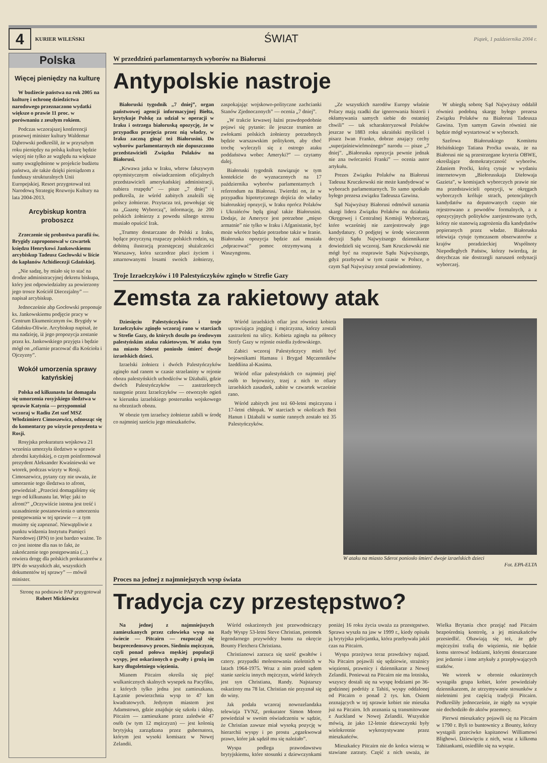4 KURIER WILEŃSKI ŚWIAT Piątek, 1 października 2004 r.
Polska
Więcej pieniędzy na kulturę
W budżecie państwa na rok 2005 na kulturę i ochronę dziedzictwa narodowego przeznaczono wydatki większe o prawie 11 proc. w porównaniu z zeszłym rokiem.
Podczas wczorajszej konferencji prasowej minister kultury Waldemar Dąbrowski podkreślił, że w przyszłym roku pieniędzy na polską kulturę będzie więcej nie tylko ze względu na większe sumy uwzględnione w projekcie budżetu państwa, ale także dzięki pieniądzom z funduszy strukturalnych Unii Europejskiej. Resort przygotował też Narodową Strategię Rozwoju Kultury na lata 2004-2013.
Arcybiskup kontra proboszcz
Zrzeczenie się probostwa parafii św. Brygidy zaproponował w czwartek księdzu Henrykowi Jankowskiemu arcybiskup Tadeusz Gocłowski w liście do kapłanów Achidiecezji Gdańskiej.
„Nie sadzę, by miało się to stać na drodze administracyjnej dekretu biskupa, który jest odpowiedzialny za powierzony jego trosce Kościół Diecezjalny” — napisał arcybiskup.
Jednocześnie abp Gocłowski proponuje ks. Jankowskiemu podjęcie pracy w Centrum Ekumenicznym św. Brygidy w Gdańsku-Oliwie. Arcybiskup napisał, że ma nadzieję, iż jego propozycja zostanie przez ks. Jankowskiego przyjęta i będzie mógł on „ofiarnie pracować dla Kościoła i Ojczyzny”.
Wokół umorzenia sprawy katyńskiej
Polska od kilkunastu lat domagała się umorzenia rosyjskiego śledztwa w sprawie Katynia — przypomniał wczoraj w Radiu Zet szef MSZ Włodzimierz Cimoszewicz, odnosząc się do komentarzy po wizycie prezydenta w Rosji.
Rosyjska prokuratura wojskowa 21 września umorzyła śledztwo w sprawie zbrodni katyńskiej, o czym poinformował prezydent Aleksander Kwaśniewski we wtorek, podczas wizyty w Rosji. Cimoszewicz, pytany czy nie uważa, że umorzenie tego śledztwa to afront, powiedział: „Przecież domagaliśmy się tego od kilkunastu lat. Więc jaki to afront?” „Oczywiście istotna jest treść i uzasadnienie postanowienia o umorzeniu postępowania w tej sprawie — z tym musimy się zapoznać. Niewątpliwie z punktu widzenia Instytutu Pamięci Narodowej (IPN) to jest bardzo ważne. To co jest istotne dla nas to fakt, że zakończenie tego postępowania (...) otwiera drogę dla polskich prokuratorów z IPN do wszystkich akt, wszystkich dokumentów tej sprawy” — mówił minister.
Stronę na podstawie PAP przygotował
Robert Mickiewicz
W przeddzień parlamentarnych wyborów na Białorusi
Antypolskie nastroje
Białoruski tygodnik „7 dniej”, organ państwowej agencji informacyjnej Biełta, krytykuje Polskę za udział w operacji w Iraku i ostrzega białoruską opozycję, że w przypadku przejęcia przez nią władzy, w Iraku zaczną ginąć też Białorusini. Do wyborów parlamentarnych nie dopuszczono przedstawicieli Związku Polaków na Białorusi.
„Krwawa jatka w Iraku, wbrew fałszywym optymistycznym oświadczeniom oficjalnych przedstawicieli amerykańskiej administracji, nabiera rozpędu” — pisze „7 dniej” i podkreśla, że wśród zabitych znaleźli się polscy żołnierze. Przytacza też, powołując się na „Gazetę Wyborczą”, informację, że 200 polskich żołnierzy z powodu silnego stresu musiało opuścić Irak.
„Trumny dostarczane do Polski z Iraku, będące przyczyną rozpaczy polskich rodzin, są dobitną ilustracją przestępczej służalczości Warszawy, która szczodrze płaci życiem i zmarnowanymi losami swoich żołnierzy, zaspokajając wojskowo-polityczne zachcianki Stanów Zjednoczonych” — ocenia „7 dniej”.
„W trakcie krwawej łaźni prawdopodobnie pojawi się pytanie: ile jeszcze trumien ze zwłokami polskich żołnierzy potrzebnych będzie warszawskim politykom, aby choć trochę wyleczyli się z ostrego ataku poddaństwa wobec Ameryki?” — czytamy dalej.
Białoruski tygodnik nawiązuje w tym kontekście do wyznaczonych na 17 października wyborów parlamentarnych i referendum na Białorusi. Twierdzi on, że w przypadku hipotetycznego dojścia do władzy białoruskiej opozycji, w Iraku oprócz Polaków i Ukraińców będą ginąć także Białorusini. Dodaje, że Ameryce jest potrzebne „mięso armatnie” nie tylko w Iraku i Afganistanie, być może wkrótce będzie potrzebne także w Iranie. Białoruska opozycja będzie zaś musiała „odpracować” pomoc otrzymywaną z Waszyngtonu.
„Ze wszystkich narodów Europy właśnie Polacy mają rzadki dar ignorowania historii i okłamywania samych siebie do ostatniej chwili” — tak scharakteryzował Polaków jeszcze w 1883 roku ukraiński myśliciel i pisarz Iwan Franko, dobrze znający cechy „superjaśniewielmożnego” narodu — pisze „7 dniej”. „Białoruska opozycja pewnie jednak nie zna twórczości Franki” — ocenia autor artykułu.
Prezes Związku Polaków na Białorusi Tadeusz Kruczkowski nie może kandydować w wyborach parlamentarnych. To samo spotkało byłego prezesa związku Tadeusza Gawina.
Sąd Najwyższy Białorusi odmówił uznania skargi lidera Związku Polaków na działania Okręgowej i Centralnej Komisji Wyborczej, które wcześniej nie zarejestrowały jego kandydatury. O podjętej w środę wieczorem decyzji Sądu Najwyższego dziennikarze dowiedzieli się wczoraj. Sam Kruczkowski nie mógł być na rozprawie Sądu Najwyższego, gdyż przebywał w tym czasie w Polsce, o czym Sąd Najwyższy został powiadomiony.
W ubiegłą sobotę Sąd Najwyższy oddalił również podobną skargę byłego prezesa Związku Polaków na Białorusi Tadeusza Gawina. Tym samym Gawin również nie będzie mógł wystartować w wyborach.
Szefowa Białoruskiego Komitetu Helsińskiego Tatiana Proćka uważa, że na Białorusi nie są przestrzegane kryteria OBWE, określające demokratyczność wyborów. Zdaniem Proćki, którą cytuje w wydaniu internetowym „Biełorusskaja Diełowaja Gazieta”, w komisjach wyborczych prawie nie ma przedstawicieli opozycji, w okręgach wyborczych króluje strach, potencjalnych kandydatów na deputowanych często nie rejestrowano z powodów formalnych, a z opozycyjnych polityków zarejestrowano tych, którzy nie stanowią zagrożenia dla kandydatów popieranych przez władze. Białoruska telewizja cytuje tymczasem obserwatorów z krajów poradzieckiej Wspólnoty Niepodległych Państw, którzy twierdzą, że dotychczas nie dostrzegli naruszeń ordynacji wyborczej.
Troje Izraelczyków i 10 Palestyńczyków zginęło w Strefie Gazy
Zemsta za rakietowy atak
Dziesięciu Palestyńczyków i troje Izraelczyków zginęło wczoraj rano w starciach w Strefie Gazy, do których doszło po środowym palestyńskim ataku rakietowym. W ataku tym na miasto Sderot poniosło śmierć dwoje izraelskich dzieci.
Izraelski żołnierz i dwóch Palestyńczyków zginęło nad ranem w czasie strzelaniny w rejonie obozu palestyńskich uchodźców w Dżabalii, gdzie dwóch Palestyńczyków — zastrzelonych następnie przez Izraelczyków — otworzyło ogień w kierunku izraelskiego posterunku wojskowego na obrzeżach obozu.
W obozie tym izraelscy żołnierze zabili w środę co najmniej sześciu jego mieszkańców.
Wśród izraelskich ofiar jest również kobieta uprawiająca jogging i mężczyzna, którzy zostali zastrzeleni na ulicy. Kobieta zginęła na północy Strefy Gazy w rejonie osiedla żydowskiego.
Zabici wczoraj Palestyńczycy mieli być bojownikami Hamasu i Brygad Męczenników Izeddiina al-Kasima.
Wśród ofiar palestyńskich co najmniej pięć osób to bojownicy, trzej z nich to ofiary izraelskich zasadzek, zabite w czwartek wcześnie rano.
Wśród zabitych jest też 60-letni mężczyzna i 17-letni chłopak. W starciach w okolicach Beit Hanun i Dżabalii w sumie rannych zostało też 35 Palestyńczyków.
W ataku na miasto Sderot poniosło śmierć dwoje izraelskich dzieci
Fot. EPA-ELTA
Proces na jednej z najmniejszych wysp świata
Tradycja czy przestępstwo?
Na jednej z najmniejszych zamieszkanych przez człowieka wysp na świecie — Pitcairn — rozpoczął się bezprecedensowy proces. Siedmiu mężczyzn, czyli ponad połowa męskiej populacji wyspy, jest oskarżonych o gwałty i grożą im kary długoletniego więzienia.
Mianem Pitcairn określa się pięć wulkanicznych skalnych wysepek na Pacyfiku, z których tylko jedna jest zamieszkana. Łącznie powierzchnia wysp to 47 km kwadratowych. Jedynym miastem jest Adamstown, gdzie znajduje się szkoła i sklep. Pitcairn — zamieszkane przez zaledwie 47 osób (w tym 12 mężczyzn) — jest kolonią brytyjską zarządzana przez gubernatora, którym jest wysoki komisarz w Nowej Zelandii.
Wśród oskarżonych jest przewodniczący Rady Wyspy 53-letni Steve Christian, potomek legendarnego przywódcy buntu na okręcie Bounty Fletchera Christiana.
Christianowi zarzuca się sześć gwałtów i cztery. przypadki molestowania nieletnich w latach 1964-1975. Wraz z nim przed sądem stanie sześciu innych mężczyzn, wśród których jest syn Christiana, Randy. Najstarszy oskarżony ma 78 lat. Christian nie przyznał się do winy.
Jak podała wczoraj nowozelandzka telewizja TVNZ, prokurator Simon Moore powiedział w swoim oświadczeniu w sądzie, że Christian zawsze miał wysoką pozycję w hierarchii wyspy i po prostu „egzekwował prawo, które jak sądził mu się należało”.
Wyspa podlega prawodawstwu brytyjskiemu, które stosunki z dziewczynkami poniżej 16 roku życia uważa za przestępstwo. Sprawa wyszła na jaw w 1999 r., kiedy opisała ją brytyjska policjantka, która przebywała jakiś czas na Pitcairn.
Wyspa przeżywa teraz prawdziwy najazd. Na Pitcairn pojawili się sędziowie, strażnicy więzienni, prawnicy i dziennikarze z Nowej Zelandii. Ponieważ na Pitcairn nie ma lotniska, wszyscy dostali się na wyspę łodziami po 36-godzinnej podróży z Tahiti, wyspy oddalonej od Pitcairn o ponad 2 tys. km. Osiem zeznających w tej sprawie kobiet nie mieszka już na Pitcairn. Ich zeznania są transmitowane z Auckland w Nowej Zelandii. Wszystkie mówią, że jako 12-letnie dziewczynki były wielokrotnie wykorzystywane przez mieszkańców.
Mieszkańcy Pitcairn nie do końca wierzą w stawiane zarzuty. Część z nich uważa, że Wielka Brytania chce przejąć nad Pitcairn bezpośrednią kontrolę, a jej mieszkańców przesiedlić. Obawiają się też, że gdy mężczyźni trafią do więzienia, nie będzie komu sterować łodziami, którymi dostarczane jest jedzenie i inne artykuły z przepływających statków.
We wtorek w obronie oskarżonych wystąpiła grupa kobiet, które powiedziały dziennikarzom, że utrzymywanie stosunków z nieletnimi jest częścią tradycji Pitcairn. Podkreśliły jednocześnie, że nigdy na wyspie nie dochodziło do aktów przemocy.
Pierwsi mieszkańcy pojawili się na Pitcairn w 1790 r. Byli to buntownicy z Bounty, którzy wystąpili przeciwko kapitanowi Williamowi Blighowi. Dziewięciu z nich, wraz z kilkoma Tahitankami, osiedliło się na wyspie.